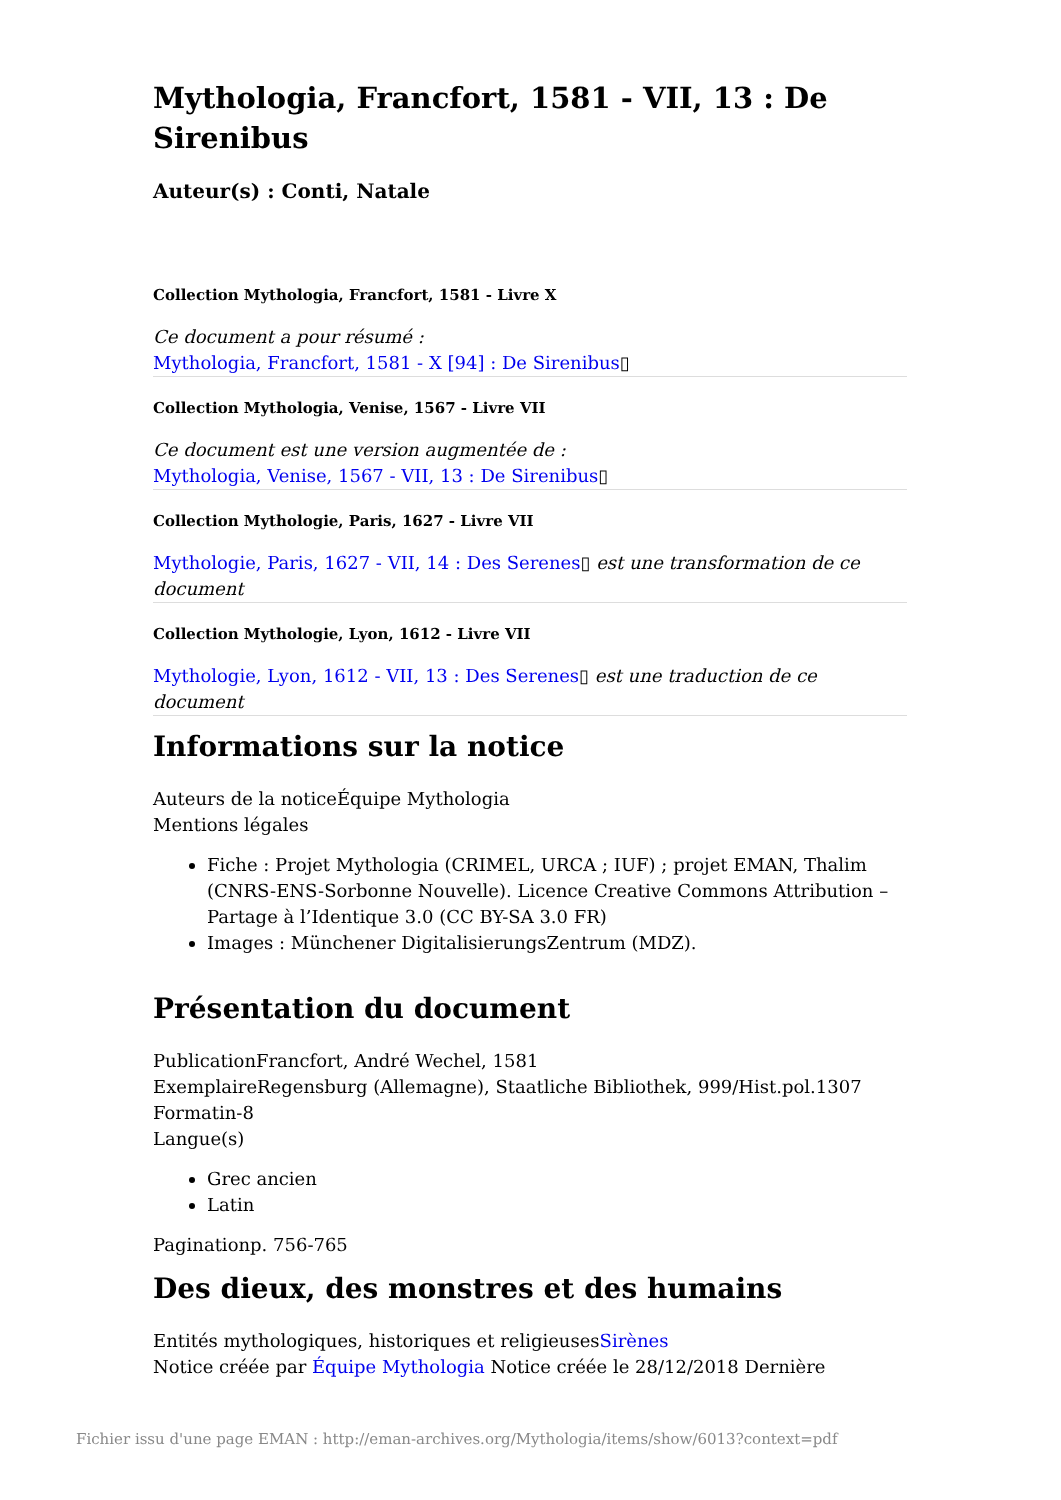Mythologia, Francfort, 1581 - VII, 13 : De Sirenibus
Auteur(s) : Conti, Natale
Collection Mythologia, Francfort, 1581 - Livre X
Ce document a pour résumé :
Mythologia, Francfort, 1581 - X [94] : De Sirenibus▯
Collection Mythologia, Venise, 1567 - Livre VII
Ce document est une version augmentée de :
Mythologia, Venise, 1567 - VII, 13 : De Sirenibus▯
Collection Mythologie, Paris, 1627 - Livre VII
Mythologie, Paris, 1627 - VII, 14 : Des Serenes▯ est une transformation de ce document
Collection Mythologie, Lyon, 1612 - Livre VII
Mythologie, Lyon, 1612 - VII, 13 : Des Serenes▯ est une traduction de ce document
Informations sur la notice
Auteurs de la noticeÉquipe Mythologia
Mentions légales
Fiche : Projet Mythologia (CRIMEL, URCA ; IUF) ; projet EMAN, Thalim (CNRS-ENS-Sorbonne Nouvelle). Licence Creative Commons Attribution – Partage à l’Identique 3.0 (CC BY-SA 3.0 FR)
Images : Münchener DigitalisierungsZentrum (MDZ).
Présentation du document
PublicationFrancfort, André Wechel, 1581
ExemplaireRegensburg (Allemagne), Staatliche Bibliothek, 999/Hist.pol.1307
Formatin-8
Langue(s)
Grec ancien
Latin
Paginationp. 756-765
Des dieux, des monstres et des humains
Entités mythologiques, historiques et religieusesSirènes
Notice créée par Équipe Mythologia Notice créée le 28/12/2018 Dernière
Fichier issu d'une page EMAN : http://eman-archives.org/Mythologia/items/show/6013?context=pdf